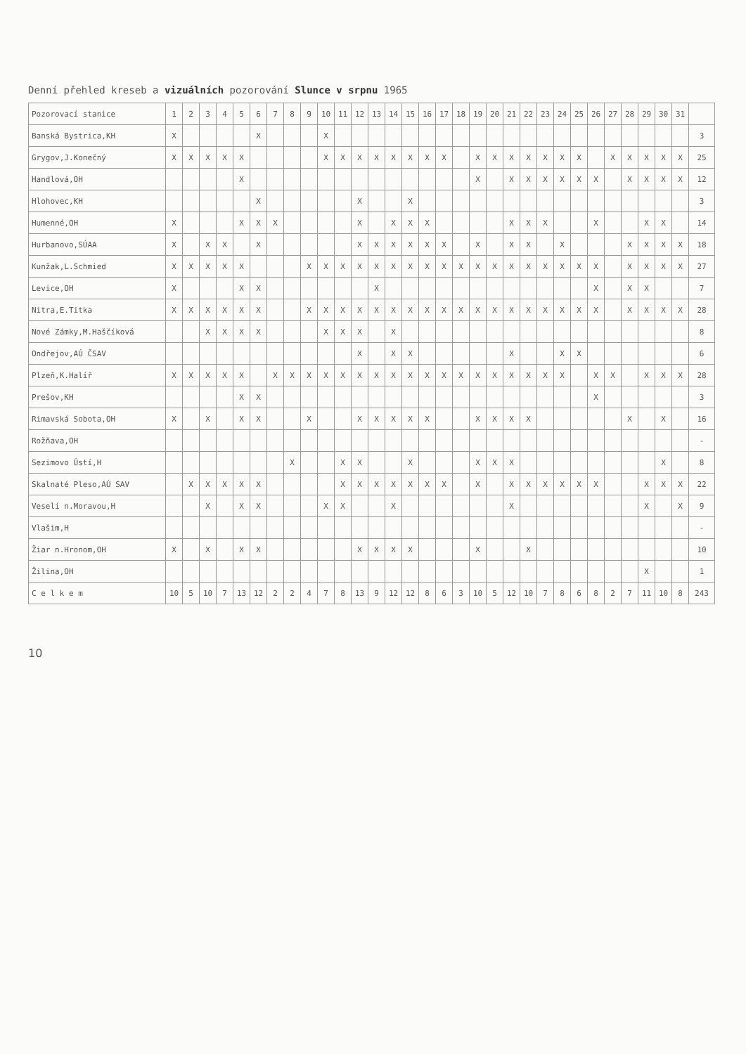Denní přehled kreseb a vizuálních pozorování Slunce v srpnu 1965
| Pozorovací stanice | 1 | 2 | 3 | 4 | 5 | 6 | 7 | 8 | 9 | 10 | 11 | 12 | 13 | 14 | 15 | 16 | 17 | 18 | 19 | 20 | 21 | 22 | 23 | 24 | 25 | 26 | 27 | 28 | 29 | 30 | 31 | |
| --- | --- | --- | --- | --- | --- | --- | --- | --- | --- | --- | --- | --- | --- | --- | --- | --- | --- | --- | --- | --- | --- | --- | --- | --- | --- | --- | --- | --- | --- | --- | --- | --- |
| Banská Bystrica,KH | X | | | | | X | | | | X | | | | | | | | | | | | | | | | | | | | | | 3 |
| Grygov,J.Konečný | X | X | X | X | X | | | | | X | X | X | X | X | X | X | X | | X | X | X | X | X | X | X | | X | X | X | X | X | 25 |
| Handlová,OH | | | | | X | | | | | | | | | | | | | | X | | X | X | X | X | X | X | | X | X | X | X | 12 |
| Hlohovec,KH | | | | | | X | | | | | | X | | | X | | | | | | | | | | | | | | | | | 3 |
| Humenné,OH | X | | | | X | X | X | | | | | X | | X | X | X | | | | | X | X | X | | | X | | | X | X | | 14 |
| Hurbanovo,SÚAA | X | | X | X | | X | | | | | | X | X | X | X | X | X | | X | | X | X | | X | | | | X | X | X | X | 18 |
| Kunžak,L.Schmied | X | X | X | X | X | | | | X | X | X | X | X | X | X | X | X | X | X | X | X | X | X | X | X | X | | X | X | X | X | 27 |
| Levice,OH | X | | | | X | X | | | | | | | X | | | | | | | | | | | | | X | | X | X | | | 7 |
| Nitra,E.Titka | X | X | X | X | X | X | | | X | X | X | X | X | X | X | X | X | X | X | X | X | X | X | X | X | X | | X | X | X | X | 28 |
| Nové Zámky,M.Haščíková | | | X | X | X | X | | | | X | X | X | | X | | | | | | | | | | | | | | | | | | 8 |
| Ondřejov,AÚ ČSAV | | | | | | | | | | | | X | | X | X | | | | | | X | | | X | X | | | | | | | 6 |
| Plzeň,K.Halíř | X | X | X | X | X | | X | X | X | X | X | X | X | X | X | X | X | X | X | X | X | X | X | X | | X | X | | X | X | X | 28 |
| Prešov,KH | | | | | X | X | | | | | | | | | | | | | | | | | | | | X | | | | | | 3 |
| Rimavská Sobota,OH | X | | X | | X | X | | | X | | | X | X | X | X | X | | | X | X | X | X | | | | | | X | | X | | 16 |
| Rožňava,OH | | | | | | | | | | | | | | | | | | | | | | | | | | | | | | | | - |
| Sezimovo Ústí,H | | | | | | | | X | | | X | X | | | X | | | | X | X | X | | | | | | | | | X | | 8 |
| Skalnaté Pleso,AÚ SAV | | X | X | X | X | X | | | | | X | X | X | X | X | X | X | | X | | X | X | X | X | X | X | | | X | X | X | 22 |
| Veselí n.Moravou,H | | | X | | X | X | | | | X | X | | | X | | | | | | | X | | | | | | | | X | | X | 9 |
| Vlašim,H | | | | | | | | | | | | | | | | | | | | | | | | | | | | | | | | - |
| Žiar n.Hronom,OH | X | | X | | X | X | | | | | | X | X | X | X | | | | X | | | X | | | | | | | | | | 10 |
| Žilina,OH | | | | | | | | | | | | | | | | | | | | | | | | | | | | | X | | | 1 |
| C e l k e m | 10 | 5 | 10 | 7 | 13 | 12 | 2 | 2 | 4 | 7 | 8 | 13 | 9 | 12 | 12 | 8 | 6 | 3 | 10 | 5 | 12 | 10 | 7 | 8 | 6 | 8 | 2 | 7 | 11 | 10 | 8 | 243 |
10